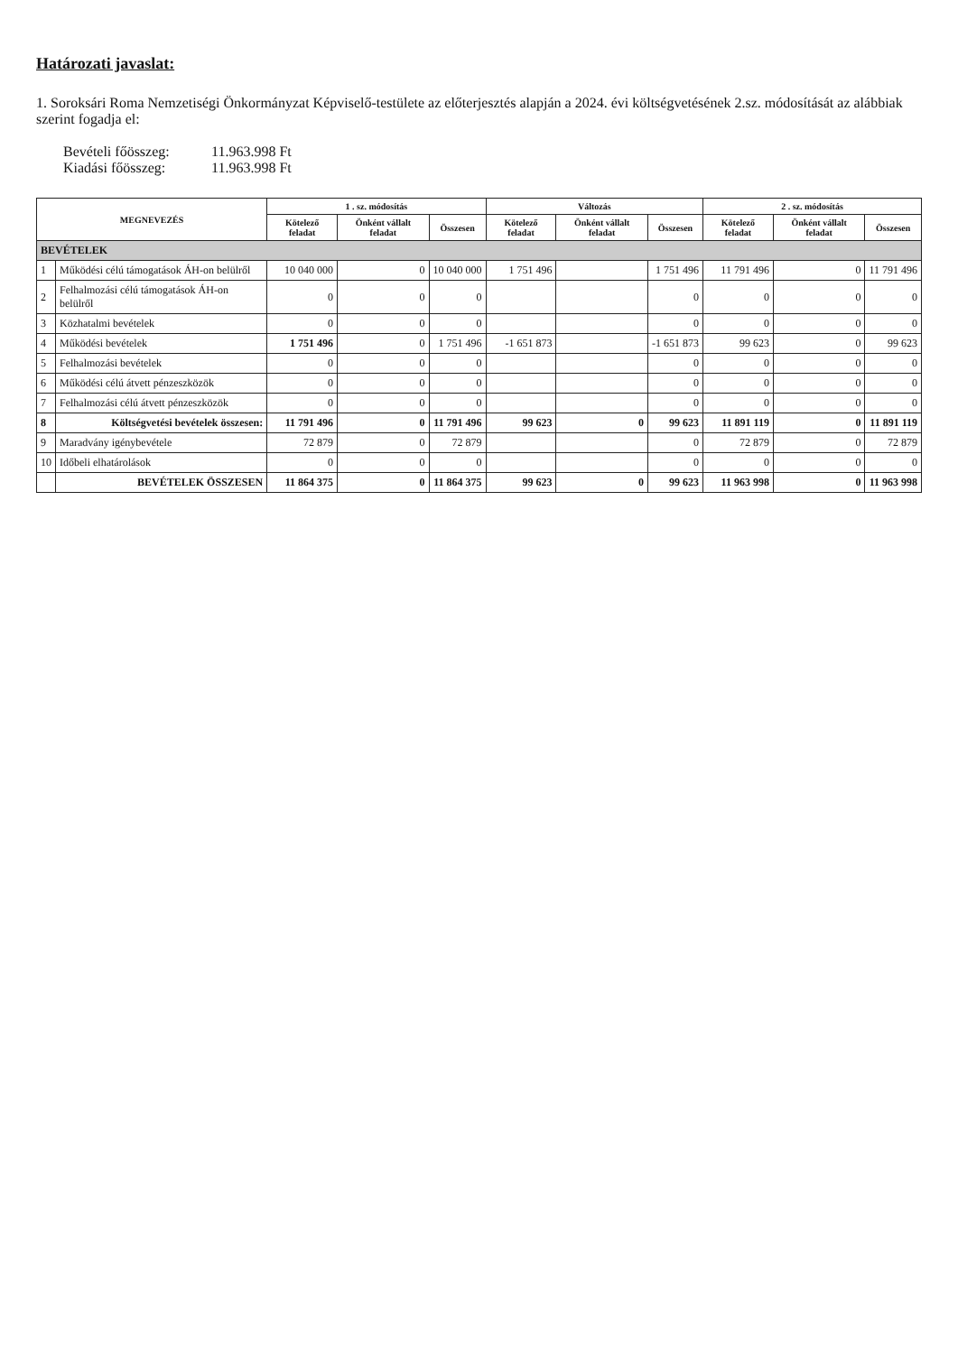Határozati javaslat:
1. Soroksári Roma Nemzetiségi Önkormányzat Képviselő-testülete az előterjesztés alapján a 2024. évi költségvetésének 2.sz. módosítását az alábbiak szerint fogadja el:
Bevételi főösszeg: 11.963.998 Ft
Kiadási főösszeg: 11.963.998 Ft
| MEGNEVEZÉS | | 1 . sz. módosítás | | | Változás | | | 2 . sz. módosítás | | |
| --- | --- | --- | --- | --- | --- | --- | --- | --- | --- | --- |
| | | Kötelező feladat | Önként vállalt feladat | Összesen | Kötelező feladat | Önként vállalt feladat | Összesen | Kötelező feladat | Önként vállalt feladat | Összesen |
| BEVÉTELEK | | | | | | | | | | |
| 1 | Működési célú támogatások ÁH-on belülről | 10 040 000 | 0 | 10 040 000 | 1 751 496 | | 1 751 496 | 11 791 496 | 0 | 11 791 496 |
| 2 | Felhalmozási célú támogatások ÁH-on belülről | 0 | 0 | 0 | | | 0 | 0 | 0 | 0 |
| 3 | Közhatalmi bevételek | 0 | 0 | 0 | | | 0 | 0 | 0 | 0 |
| 4 | Működési bevételek | 1 751 496 | 0 | 1 751 496 | -1 651 873 | | -1 651 873 | 99 623 | 0 | 99 623 |
| 5 | Felhalmozási bevételek | 0 | 0 | 0 | | | 0 | 0 | 0 | 0 |
| 6 | Működési célú átvett pénzeszközök | 0 | 0 | 0 | | | 0 | 0 | 0 | 0 |
| 7 | Felhalmozási célú átvett pénzeszközök | 0 | 0 | 0 | | | 0 | 0 | 0 | 0 |
| 8 | Költségvetési bevételek összesen: | 11 791 496 | 0 | 11 791 496 | 99 623 | 0 | 99 623 | 11 891 119 | 0 | 11 891 119 |
| 9 | Maradvány igénybevétele | 72 879 | 0 | 72 879 | | | 0 | 72 879 | 0 | 72 879 |
| 10 | Időbeli elhatárolások | 0 | 0 | 0 | | | 0 | 0 | 0 | 0 |
| | BEVÉTELEK ÖSSZESEN | 11 864 375 | 0 | 11 864 375 | 99 623 | 0 | 99 623 | 11 963 998 | 0 | 11 963 998 |